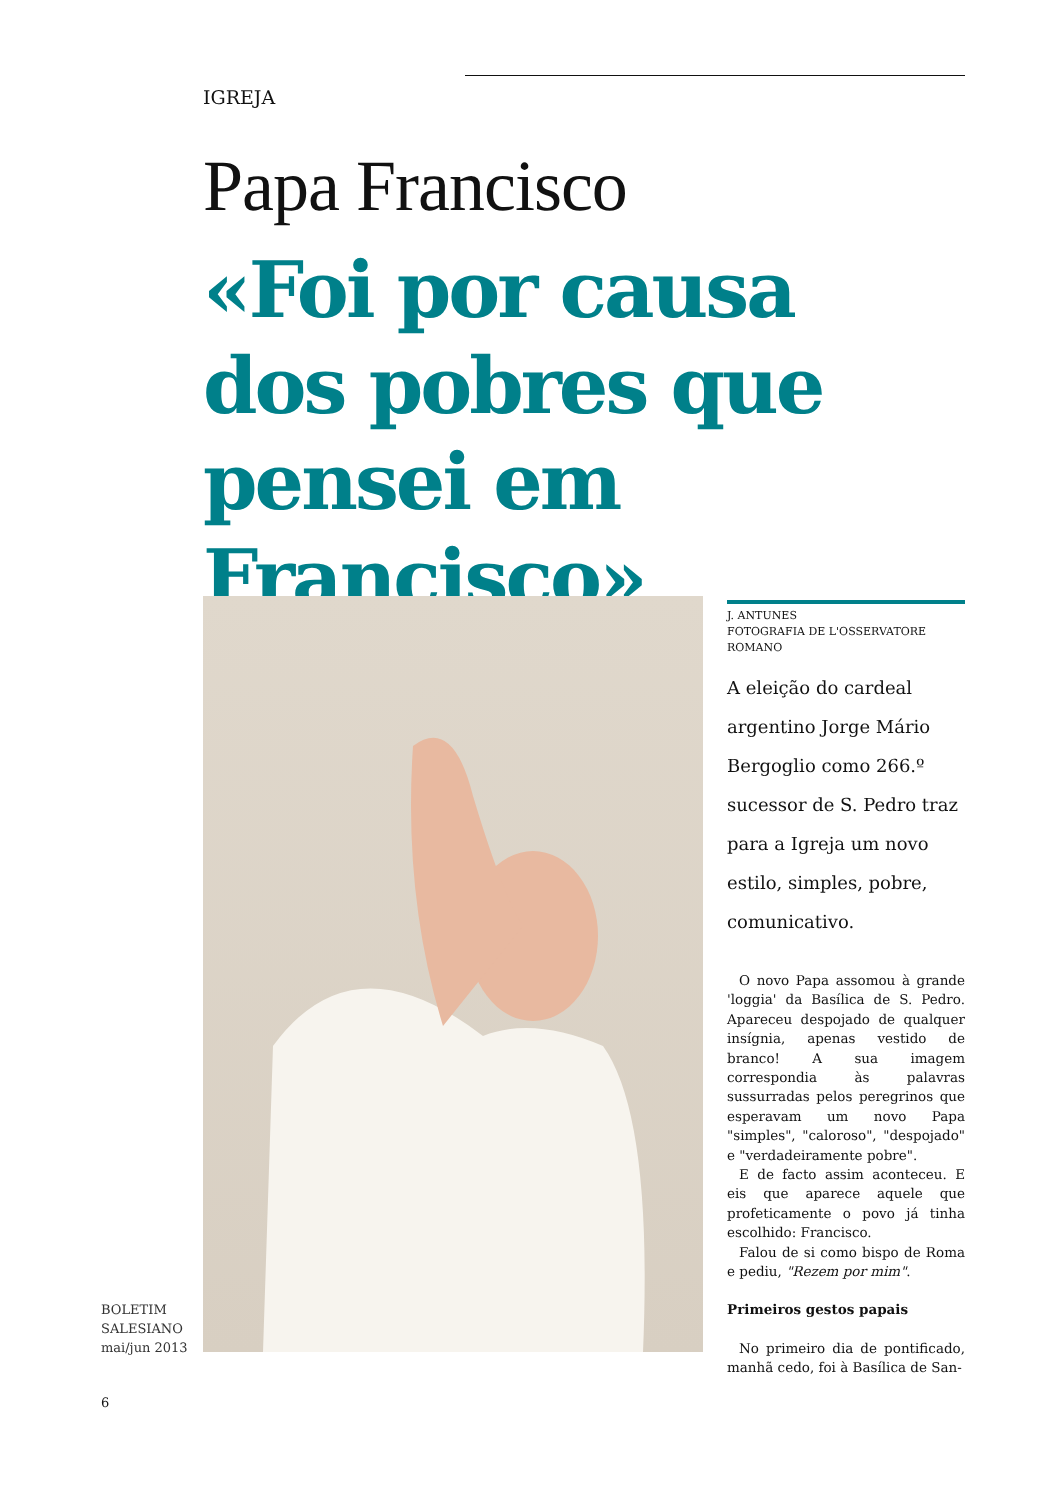IGREJA
Papa Francisco
«Foi por causa dos pobres que pensei em Francisco»
BOLETIM
SALESIANO
mai/jun 2013
6
J. ANTUNES
FOTOGRAFIA DE L'OSSERVATORE ROMANO
A eleição do cardeal argentino Jorge Mário Bergoglio como 266.º sucessor de S. Pedro traz para a Igreja um novo estilo, simples, pobre, comunicativo.
O novo Papa assomou à grande 'loggia' da Basílica de S. Pedro. Apareceu despojado de qualquer insígnia, apenas vestido de branco! A sua imagem correspondia às palavras sussurradas pelos peregrinos que esperavam um novo Papa "simples", "caloroso", "despojado" e "verdadeiramente pobre".
E de facto assim aconteceu. E eis que aparece aquele que profeticamente o povo já tinha escolhido: Francisco.
Falou de si como bispo de Roma e pediu, "Rezem por mim".
Primeiros gestos papais
No primeiro dia de pontificado, manhã cedo, foi à Basílica de San-